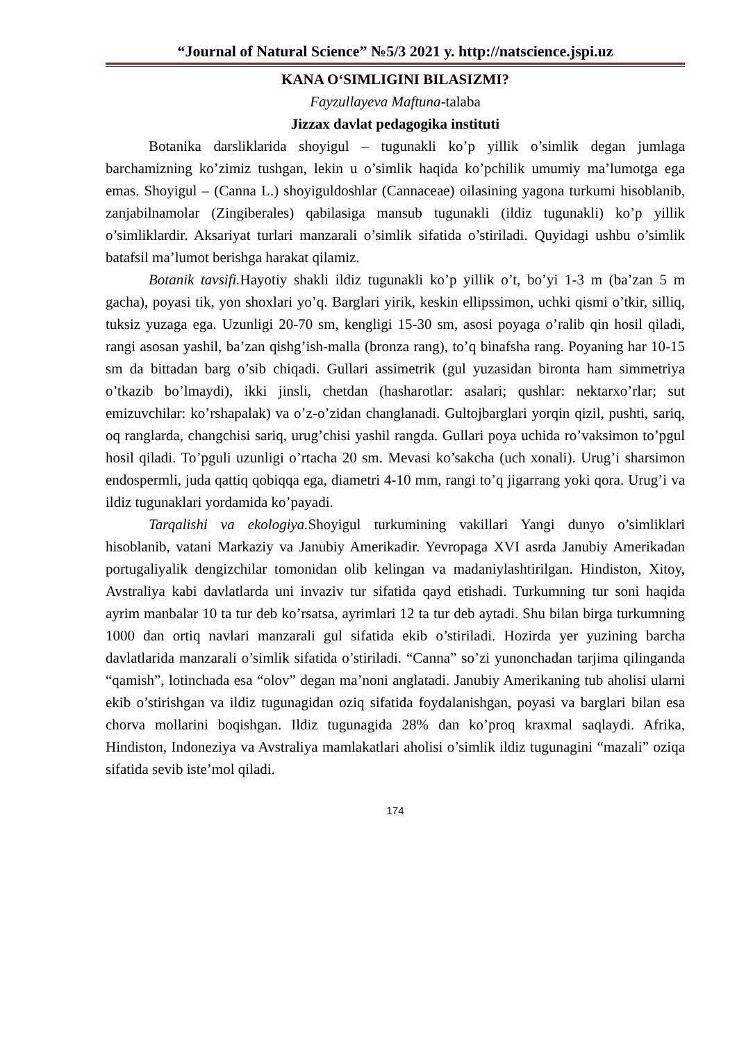“Journal of Natural Science” №5/3 2021 y. http://natscience.jspi.uz
KANA O‘SIMLIGINI BILASIZMI?
Fayzullayeva Maftuna-talaba
Jizzax davlat pedagogika instituti
Botanika darsliklarida shoyigul – tugunakli ko’p yillik o’simlik degan jumlaga barchamizning ko’zimiz tushgan, lekin u o’simlik haqida ko’pchilik umumiy ma’lumotga ega emas. Shoyigul – (Canna L.) shoyiguldoshlar (Cannaceae) oilasining yagona turkumi hisoblanib, zanjabilnamolar (Zingiberales) qabilasiga mansub tugunakli (ildiz tugunakli) ko’p yillik o’simliklardir. Aksariyat turlari manzarali o’simlik sifatida o’stiriladi. Quyidagi ushbu o’simlik batafsil ma’lumot berishga harakat qilamiz.
Botanik tavsifi. Hayotiy shakli ildiz tugunakli ko’p yillik o’t, bo’yi 1-3 m (ba’zan 5 m gacha), poyasi tik, yon shoxlari yo’q. Barglari yirik, keskin ellipssimon, uchki qismi o’tkir, silliq, tuksiz yuzaga ega. Uzunligi 20-70 sm, kengligi 15-30 sm, asosi poyaga o’ralib qin hosil qiladi, rangi asosan yashil, ba’zan qishg’ish-malla (bronza rang), to’q binafsha rang. Poyaning har 10-15 sm da bittadan barg o’sib chiqadi. Gullari assimetrik (gul yuzasidan bironta ham simmetriya o’tkazib bo’lmaydi), ikki jinsli, chetdan (hasharotlar: asalari; qushlar: nektarxo’rlar; sut emizuvchilar: ko’rshapalak) va o’z-o’zidan changlanadi. Gultojbarglari yorqin qizil, pushti, sariq, oq ranglarda, changchisi sariq, urug’chisi yashil rangda. Gullari poya uchida ro’vaksimon to’pgul hosil qiladi. To’pguli uzunligi o’rtacha 20 sm. Mevasi ko’sakcha (uch xonali). Urug’i sharsimon endospermli, juda qattiq qobiqqa ega, diametri 4-10 mm, rangi to’q jigarrang yoki qora. Urug’i va ildiz tugunaklari yordamida ko’payadi.
Tarqalishi va ekologiya. Shoyigul turkumining vakillari Yangi dunyo o’simliklari hisoblanib, vatani Markaziy va Janubiy Amerikadir. Yevropaga XVI asrda Janubiy Amerikadan portugaliyalik dengizchilar tomonidan olib kelingan va madaniylashtirilgan. Hindiston, Xitoy, Avstraliya kabi davlatlarda uni invaziv tur sifatida qayd etishadi. Turkumning tur soni haqida ayrim manbalar 10 ta tur deb ko’rsatsa, ayrimlari 12 ta tur deb aytadi. Shu bilan birga turkumning 1000 dan ortiq navlari manzarali gul sifatida ekib o’stiriladi. Hozirda yer yuzining barcha davlatlarida manzarali o’simlik sifatida o’stiriladi. “Canna” so’zi yunonchadan tarjima qilinganda “qamish”, lotinchada esa “olov” degan ma’noni anglatadi. Janubiy Amerikaning tub aholisi ularni ekib o’stirishgan va ildiz tugunagidan oziq sifatida foydalanishgan, poyasi va barglari bilan esa chorva mollarini boqishgan. Ildiz tugunagida 28% dan ko’proq kraxmal saqlaydi. Afrika, Hindiston, Indoneziya va Avstraliya mamlakatlari aholisi o’simlik ildiz tugunagini “mazali” oziqa sifatida sevib iste’mol qiladi.
174